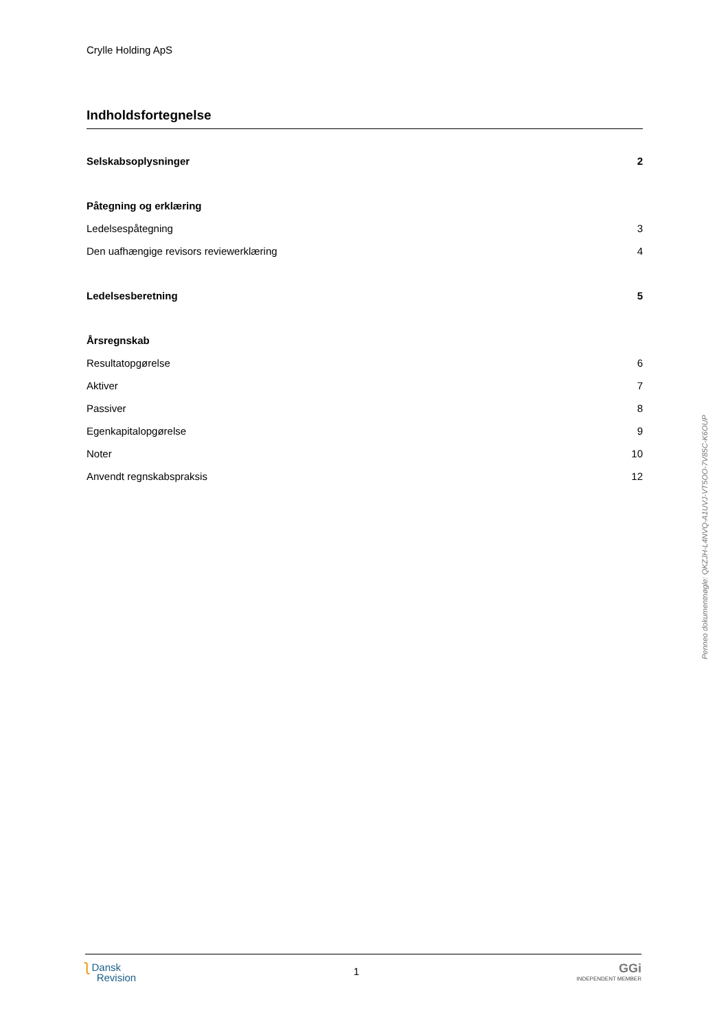Crylle Holding ApS
Indholdsfortegnelse
Selskabsoplysninger 2
Påtegning og erklæring
Ledelsespåtegning 3
Den uafhængige revisors reviewerklæring 4
Ledelsesberetning 5
Årsregnskab
Resultatopgørelse 6
Aktiver 7
Passiver 8
Egenkapitalopgørelse 9
Noter 10
Anvendt regnskabspraksis 12
ʅ Dansk
Revision
1
GGi
INDEPENDENT MEMBER
Penneo dokumentnøgle: QKZJH-L4NVQ-A1UVJ-VT5OO-7V85C-K6OUP